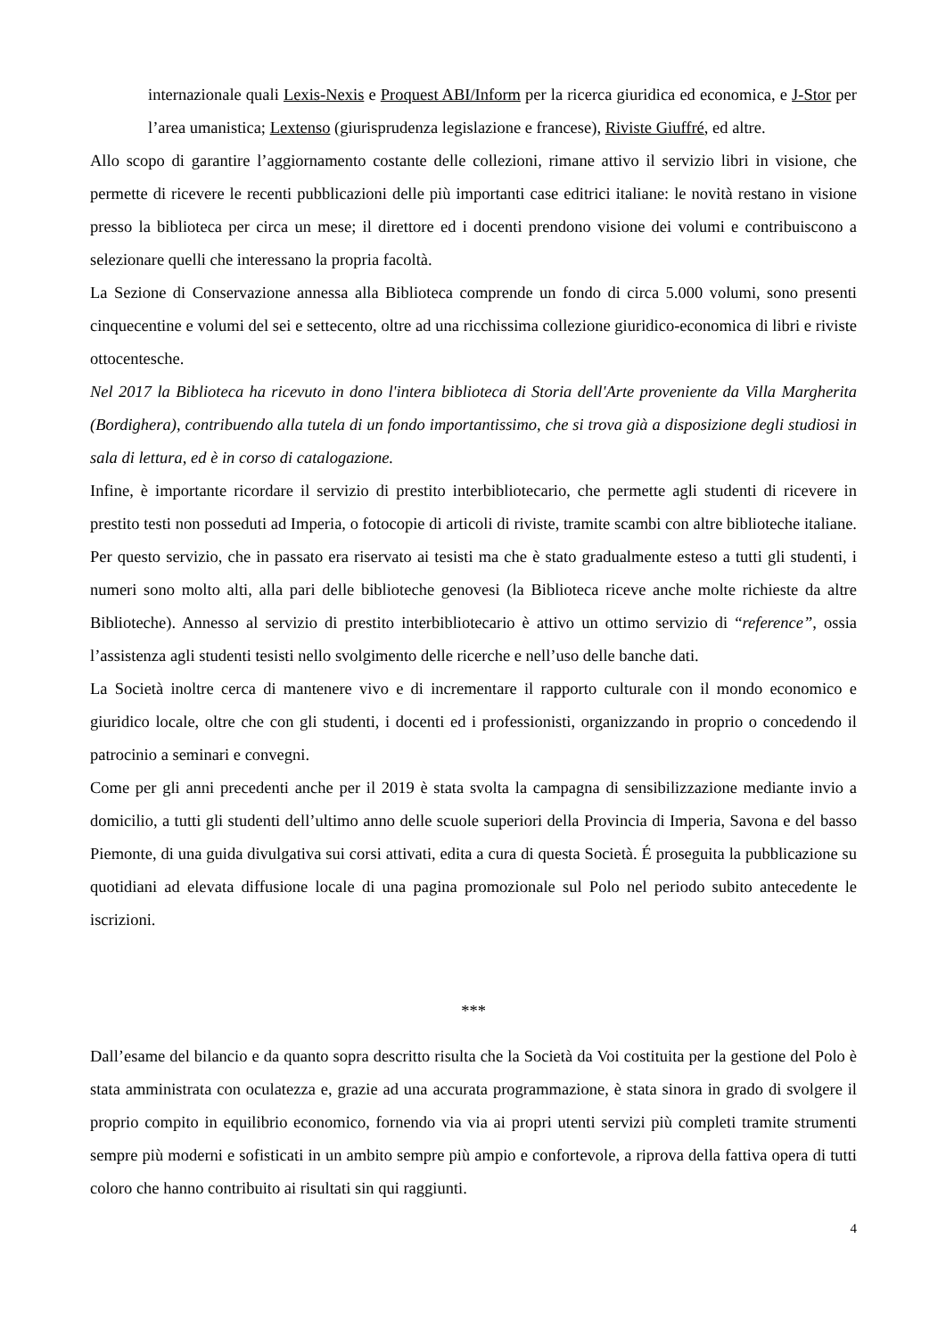internazionale quali Lexis-Nexis e Proquest ABI/Inform per la ricerca giuridica ed economica, e J-Stor per l’area umanistica; Lextenso (giurisprudenza legislazione e francese), Riviste Giuffré, ed altre.
Allo scopo di garantire l’aggiornamento costante delle collezioni, rimane attivo il servizio libri in visione, che permette di ricevere le recenti pubblicazioni delle più importanti case editrici italiane: le novità restano in visione presso la biblioteca per circa un mese; il direttore ed i docenti prendono visione dei volumi e contribuiscono a selezionare quelli che interessano la propria facoltà.
La Sezione di Conservazione annessa alla Biblioteca comprende un fondo di circa 5.000 volumi, sono presenti cinquecentine e volumi del sei e settecento, oltre ad una ricchissima collezione giuridico-economica di libri e riviste ottocentesche.
Nel 2017 la Biblioteca ha ricevuto in dono l'intera biblioteca di Storia dell'Arte proveniente da Villa Margherita (Bordighera), contribuendo alla tutela di un fondo importantissimo, che si trova già a disposizione degli studiosi in sala di lettura, ed è in corso di catalogazione.
Infine, è importante ricordare il servizio di prestito interbibliotecario, che permette agli studenti di ricevere in prestito testi non posseduti ad Imperia, o fotocopie di articoli di riviste, tramite scambi con altre biblioteche italiane. Per questo servizio, che in passato era riservato ai tesisti ma che è stato gradualmente esteso a tutti gli studenti, i numeri sono molto alti, alla pari delle biblioteche genovesi (la Biblioteca riceve anche molte richieste da altre Biblioteche). Annesso al servizio di prestito interbibliotecario è attivo un ottimo servizio di “reference”, ossia l’assistenza agli studenti tesisti nello svolgimento delle ricerche e nell’uso delle banche dati.
La Società inoltre cerca di mantenere vivo e di incrementare il rapporto culturale con il mondo economico e giuridico locale, oltre che con gli studenti, i docenti ed i professionisti, organizzando in proprio o concedendo il patrocinio a seminari e convegni.
Come per gli anni precedenti anche per il 2019 è stata svolta la campagna di sensibilizzazione mediante invio a domicilio, a tutti gli studenti dell’ultimo anno delle scuole superiori della Provincia di Imperia, Savona e del basso Piemonte, di una guida divulgativa sui corsi attivati, edita a cura di questa Società. É proseguita la pubblicazione su quotidiani ad elevata diffusione locale di una pagina promozionale sul Polo nel periodo subito antecedente le iscrizioni.
***
Dall’esame del bilancio e da quanto sopra descritto risulta che la Società da Voi costituita per la gestione del Polo è stata amministrata con oculatezza e, grazie ad una accurata programmazione, è stata sinora in grado di svolgere il proprio compito in equilibrio economico, fornendo via via ai propri utenti servizi più completi tramite strumenti sempre più moderni e sofisticati in un ambito sempre più ampio e confortevole, a riprova della fattiva opera di tutti coloro che hanno contribuito ai risultati sin qui raggiunti.
4